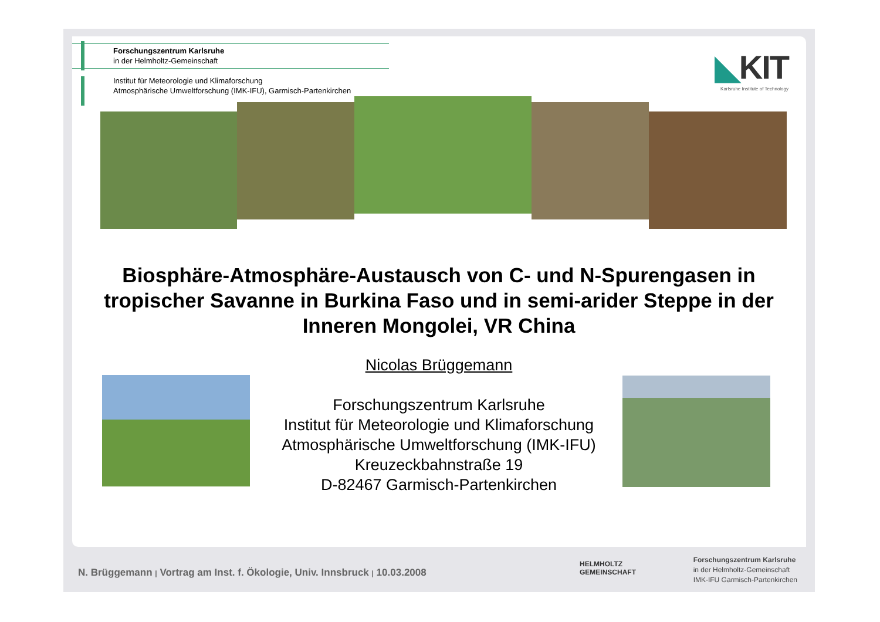Forschungszentrum Karlsruhe
in der Helmholtz-Gemeinschaft
Institut für Meteorologie und Klimaforschung
Atmosphärische Umweltforschung (IMK-IFU), Garmisch-Partenkirchen
◣KIT
Karlsruhe Institute of Technology
Biosphäre-Atmosphäre-Austausch von C- und N-Spurengasen in tropischer Savanne in Burkina Faso und in semi-arider Steppe in der Inneren Mongolei, VR China
Nicolas Brüggemann
Forschungszentrum Karlsruhe
Institut für Meteorologie und Klimaforschung
Atmosphärische Umweltforschung (IMK-IFU)
Kreuzeckbahnstraße 19
D-82467 Garmisch-Partenkirchen
N. Brüggemann | Vortrag am Inst. f. Ökologie, Univ. Innsbruck | 10.03.2008
HELMHOLTZ
GEMEINSCHAFT
Forschungszentrum Karlsruhe
in der Helmholtz-Gemeinschaft
IMK-IFU Garmisch-Partenkirchen